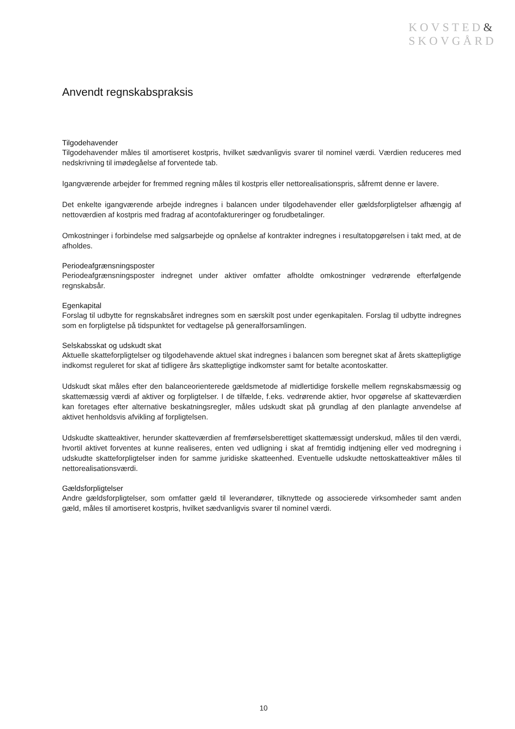KOVSTED&
SKOVGÅRD
Anvendt regnskabspraksis
Tilgodehavender
Tilgodehavender måles til amortiseret kostpris, hvilket sædvanligvis svarer til nominel værdi. Værdien reduceres med nedskrivning til imødegåelse af forventede tab.
Igangværende arbejder for fremmed regning måles til kostpris eller nettorealisationspris, såfremt denne er lavere.
Det enkelte igangværende arbejde indregnes i balancen under tilgodehavender eller gældsforpligtelser afhængig af nettoværdien af kostpris med fradrag af acontofaktureringer og forudbetalinger.
Omkostninger i forbindelse med salgsarbejde og opnåelse af kontrakter indregnes i resultatopgørelsen i takt med, at de afholdes.
Periodeafgrænsningsposter
Periodeafgrænsningsposter indregnet under aktiver omfatter afholdte omkostninger vedrørende efterfølgende regnskabsår.
Egenkapital
Forslag til udbytte for regnskabsåret indregnes som en særskilt post under egenkapitalen. Forslag til udbytte indregnes som en forpligtelse på tidspunktet for vedtagelse på generalforsamlingen.
Selskabsskat og udskudt skat
Aktuelle skatteforpligtelser og tilgodehavende aktuel skat indregnes i balancen som beregnet skat af årets skattepligtige indkomst reguleret for skat af tidligere års skattepligtige indkomster samt for betalte acontoskatter.
Udskudt skat måles efter den balanceorienterede gældsmetode af midlertidige forskelle mellem regnskabsmæssig og skattemæssig værdi af aktiver og forpligtelser. I de tilfælde, f.eks. vedrørende aktier, hvor opgørelse af skatteværdien kan foretages efter alternative beskatningsregler, måles udskudt skat på grundlag af den planlagte anvendelse af aktivet henholdsvis afvikling af forpligtelsen.
Udskudte skatteaktiver, herunder skatteværdien af fremførselsberettiget skattemæssigt underskud, måles til den værdi, hvortil aktivet forventes at kunne realiseres, enten ved udligning i skat af fremtidig indtjening eller ved modregning i udskudte skatteforpligtelser inden for samme juridiske skatteenhed. Eventuelle udskudte nettoskatteaktiver måles til nettorealisationsværdi.
Gældsforpligtelser
Andre gældsforpligtelser, som omfatter gæld til leverandører, tilknyttede og associerede virksomheder samt anden gæld, måles til amortiseret kostpris, hvilket sædvanligvis svarer til nominel værdi.
10